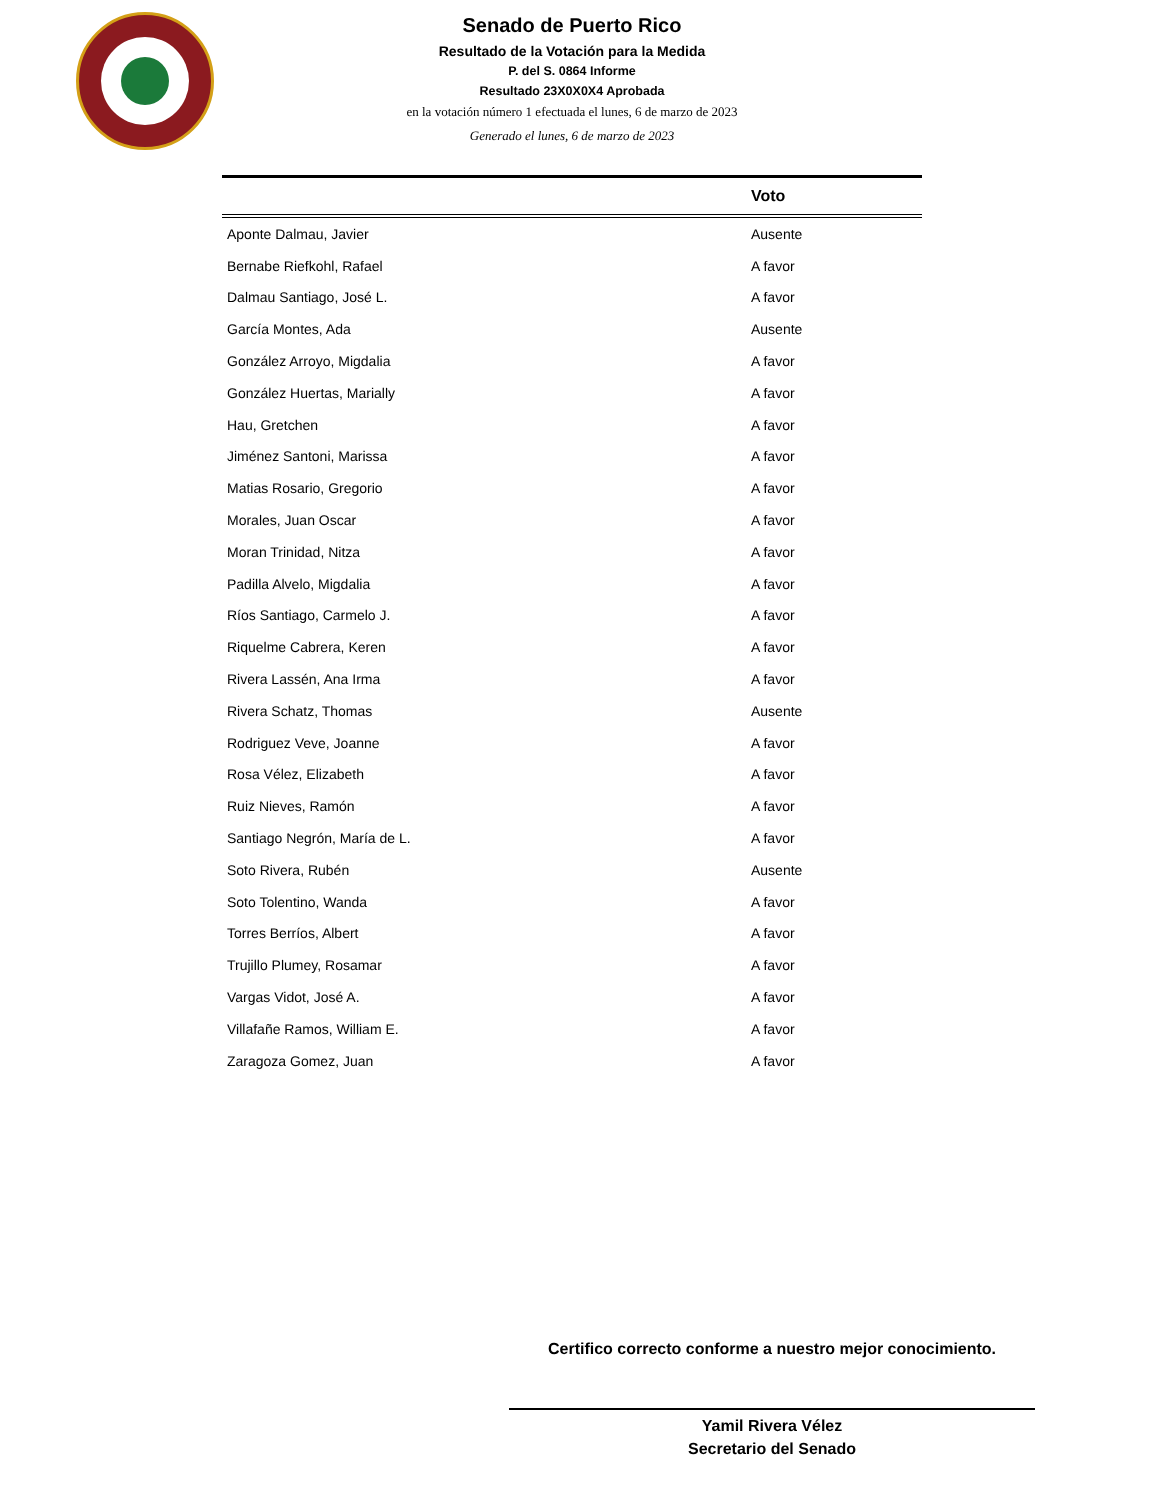Senado de Puerto Rico
Resultado de la Votación para la Medida
P. del S. 0864 Informe
Resultado 23X0X0X4 Aprobada
en la votación número 1 efectuada el lunes, 6 de marzo de 2023
Generado el lunes, 6 de marzo de 2023
| | Voto |
| --- | --- |
| Aponte Dalmau, Javier | Ausente |
| Bernabe Riefkohl, Rafael | A favor |
| Dalmau Santiago, José L. | A favor |
| García Montes, Ada | Ausente |
| González Arroyo, Migdalia | A favor |
| González Huertas, Marially | A favor |
| Hau, Gretchen | A favor |
| Jiménez Santoni, Marissa | A favor |
| Matias Rosario, Gregorio | A favor |
| Morales, Juan Oscar | A favor |
| Moran Trinidad, Nitza | A favor |
| Padilla Alvelo, Migdalia | A favor |
| Ríos Santiago, Carmelo J. | A favor |
| Riquelme Cabrera, Keren | A favor |
| Rivera Lassén, Ana Irma | A favor |
| Rivera Schatz, Thomas | Ausente |
| Rodriguez Veve, Joanne | A favor |
| Rosa Vélez, Elizabeth | A favor |
| Ruiz Nieves, Ramón | A favor |
| Santiago Negrón, María de L. | A favor |
| Soto Rivera, Rubén | Ausente |
| Soto Tolentino, Wanda | A favor |
| Torres Berríos, Albert | A favor |
| Trujillo Plumey, Rosamar | A favor |
| Vargas Vidot, José A. | A favor |
| Villafañe Ramos, William E. | A favor |
| Zaragoza Gomez, Juan | A favor |
Certifico correcto conforme a nuestro mejor conocimiento.
Yamil Rivera Vélez
Secretario del Senado